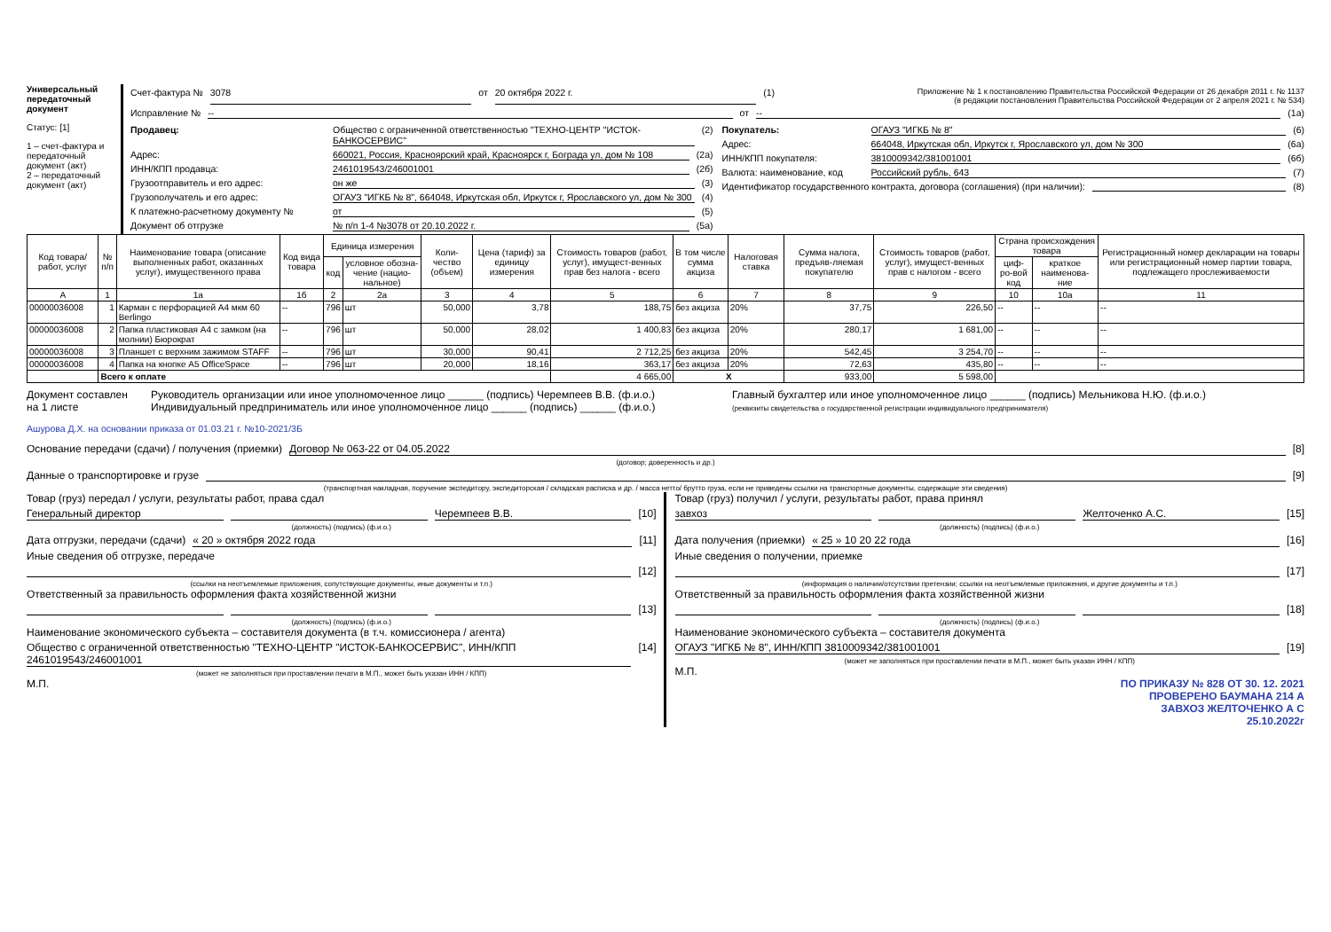Универсальный передаточный документ
Статус: [1]
1 – счет-фактура и передаточный документ (акт)
2 – передаточный документ (акт)
Счет-фактура № 3078 от 20 октября 2022 г. (1) Приложение № 1 к постановлению Правительства Российской Федерации от 26 декабря 2011 г. № 1137
(в редакции постановления Правительства Российской Федерации от 2 апреля 2021 г. № 534)
Исправление № -- от -- (1а)
Продавец: Общество с ограниченной ответственностью "ТЕХНО-ЦЕНТР "ИСТОК-БАНКОСЕРВИС" (2)
Адрес: 660021, Россия, Красноярский край, Красноярск г, Бограда ул, дом № 108 (2а)
ИНН/КПП продавца: 2461019543/246001001 (2б)
Грузоотправитель и его адрес: он же (3)
Грузополучатель и его адрес: ОГАУЗ "ИГКБ № 8", 664048, Иркутская обл, Иркутск г, Ярославского ул, дом № 300 (4)
К платежно-расчетному документу № от (5)
Документ об отгрузке № п/п 1-4 №3078 от 20.10.2022 г. (5а)
Покупатель: ОГАУЗ "ИГКБ № 8" (6)
Адрес: 664048, Иркутская обл, Иркутск г, Ярославского ул, дом № 300 (6а)
ИНН/КПП покупателя: 3810009342/381001001 (6б)
Валюта: наименование, код Российский рубль, 643 (7)
Идентификатор государственного контракта, договора (соглашения) (при наличии): (8)
| Код товара/ работ, услуг | № п/п | Наименование товара (описание выполненных работ, оказанных услуг), имущественного права | Код вида товара | Единица измерения | | Коли-чество (объем) | Цена (тариф) за единицу измерения | Стоимость товаров (работ, услуг), имущест-венных прав без налога - всего | В том числе сумма акциза | Налоговая ставка | Сумма налога, предъяв-ляемая покупателю | Стоимость товаров (работ, услуг), имущест-венных прав с налогом - всего | Страна происхождения товара | | Регистрационный номер декларации на товары или регистрационный номер партии товара, подлежащего прослеживаемости |
| --- | --- | --- | --- | --- | --- | --- | --- | --- | --- | --- | --- | --- | --- | --- | --- |
| | | | | код | условное обозна-чение (нацио-нальное) | | | | | | | | циф-ро-вой код | краткое наименова-ние | |
| А | 1 | 1а | 1б | 2 | 2а | 3 | 4 | 5 | 6 | 7 | 8 | 9 | 10 | 10а | 11 |
| 00000036008 | 1 | Карман с перфорацией А4 мкм 60 Berlingo | -- | 796 | шт | 50,000 | 3,78 | 188,75 | без акциза | 20% | 37,75 | 226,50 | -- | -- | -- |
| 00000036008 | 2 | Папка пластиковая А4 с замком (на молнии) Бюрократ | -- | 796 | шт | 50,000 | 28,02 | 1 400,83 | без акциза | 20% | 280,17 | 1 681,00 | -- | -- | -- |
| 00000036008 | 3 | Планшет с верхним зажимом STAFF | -- | 796 | шт | 30,000 | 90,41 | 2 712,25 | без акциза | 20% | 542,45 | 3 254,70 | -- | -- | -- |
| 00000036008 | 4 | Папка на кнопке А5 OfficeSpace | -- | 796 | шт | 20,000 | 18,16 | 363,17 | без акциза | 20% | 72,63 | 435,80 | -- | -- | -- |
| | Всего к оплате | | | | | | | 4 665,00 | X | | 933,00 | 5 598,00 | | | |
Документ составлен на 1 листе Руководитель организации или иное уполномоченное лицо ______ (подпись) Черемпеев В.В. (ф.и.о.)
Индивидуальный предприниматель или иное уполномоченное лицо ______ (подпись) ______ (ф.и.о.)
Главный бухгалтер или иное уполномоченное лицо ______ (подпись) Мельникова Н.Ю. (ф.и.о.)
(реквизиты свидетельства о государственной регистрации индивидуального предпринимателя)
Ашурова Д.Х. на основании приказа от 01.03.21 г. №10-2021/3Б
Основание передачи (сдачи) / получения (приемки) Договор № 063-22 от 04.05.2022 [8]
(договор; доверенность и др.)
Данные о транспортировке и грузе [9]
(транспортная накладная, поручение экспедитору, экспедиторская / складская расписка и др. / масса нетто/ брутто груза, если не приведены ссылки на транспортные документы, содержащие эти сведения)
Товар (груз) передал / услуги, результаты работ, права сдал
Генеральный директор Черемпеев В.В. [10]
(должность) (подпись) (ф.и.о.)
Дата отгрузки, передачи (сдачи) « 20 » октября 2022 года [11]
Иные сведения об отгрузке, передаче
[12]
(ссылки на неотъемлемые приложения, сопутствующие документы, иные документы и т.п.)
Ответственный за правильность оформления факта хозяйственной жизни
[13]
(должность) (подпись) (ф.и.о.)
Наименование экономического субъекта – составителя документа (в т.ч. комиссионера / агента)
Общество с ограниченной ответственностью "ТЕХНО-ЦЕНТР "ИСТОК-БАНКОСЕРВИС", ИНН/КПП 2461019543/246001001 [14]
(может не заполняться при проставлении печати в М.П., может быть указан ИНН / КПП)
М.П.
Товар (груз) получил / услуги, результаты работ, права принял
завхоз Желточенко А.С. [15]
(должность) (подпись) (ф.и.о.)
Дата получения (приемки) « 25 » 10 20 22 года [16]
Иные сведения о получении, приемке
[17]
(информация о наличии/отсутствии претензии; ссылки на неотъемлемые приложения, и другие документы и т.п.)
Ответственный за правильность оформления факта хозяйственной жизни
[18]
(должность) (подпись) (ф.и.о.)
Наименование экономического субъекта – составителя документа
ОГАУЗ "ИГКБ № 8", ИНН/КПП 3810009342/381001001 [19]
(может не заполняться при проставлении печати в М.П., может быть указан ИНН / КПП)
М.П.
ПО ПРИКАЗУ № 828 ОТ 30. 12. 2021
ПРОВЕРЕНО БАУМАНА 214 А
ЗАВХОЗ ЖЕЛТОЧЕНКО А С
25.10.2022г